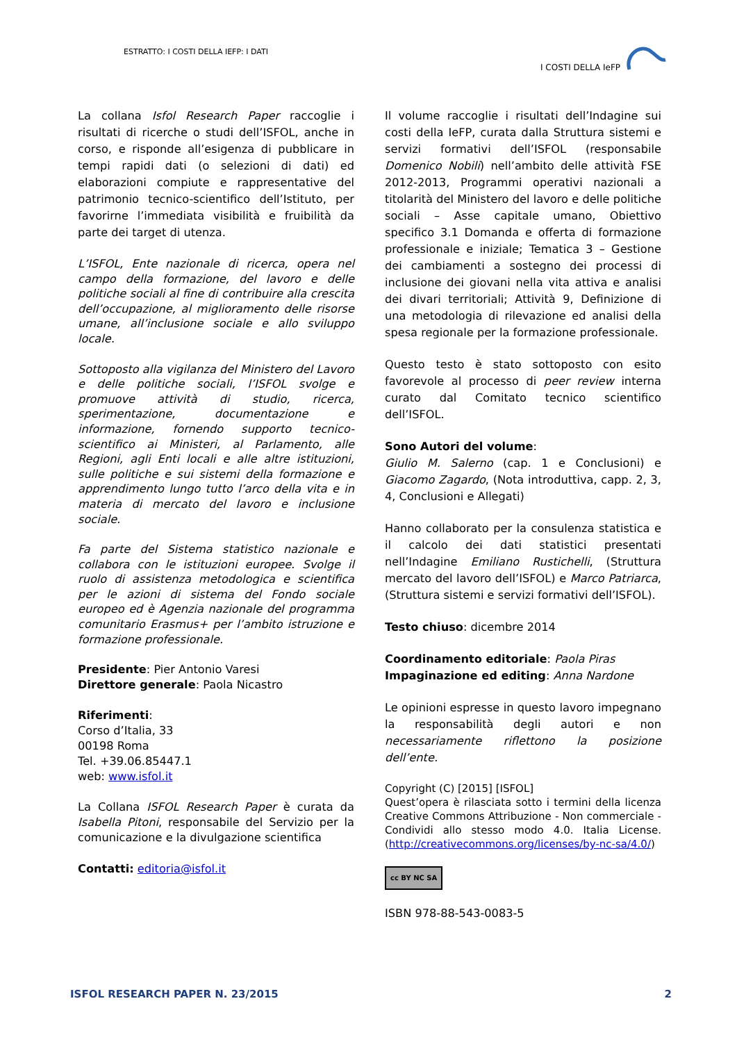ESTRATTO: I COSTI DELLA IEFP: I DATI
I COSTI DELLA IeFP
La collana Isfol Research Paper raccoglie i risultati di ricerche o studi dell’ISFOL, anche in corso, e risponde all’esigenza di pubblicare in tempi rapidi dati (o selezioni di dati) ed elaborazioni compiute e rappresentative del patrimonio tecnico-scientifico dell’Istituto, per favorirne l’immediata visibilità e fruibilità da parte dei target di utenza.
L’ISFOL, Ente nazionale di ricerca, opera nel campo della formazione, del lavoro e delle politiche sociali al fine di contribuire alla crescita dell’occupazione, al miglioramento delle risorse umane, all’inclusione sociale e allo sviluppo locale.
Sottoposto alla vigilanza del Ministero del Lavoro e delle politiche sociali, l’ISFOL svolge e promuove attività di studio, ricerca, sperimentazione, documentazione e informazione, fornendo supporto tecnico-scientifico ai Ministeri, al Parlamento, alle Regioni, agli Enti locali e alle altre istituzioni, sulle politiche e sui sistemi della formazione e apprendimento lungo tutto l’arco della vita e in materia di mercato del lavoro e inclusione sociale.
Fa parte del Sistema statistico nazionale e collabora con le istituzioni europee. Svolge il ruolo di assistenza metodologica e scientifica per le azioni di sistema del Fondo sociale europeo ed è Agenzia nazionale del programma comunitario Erasmus+ per l’ambito istruzione e formazione professionale.
Presidente: Pier Antonio Varesi
Direttore generale: Paola Nicastro
Riferimenti:
Corso d’Italia, 33
00198 Roma
Tel. +39.06.85447.1
web: www.isfol.it
La Collana ISFOL Research Paper è curata da Isabella Pitoni, responsabile del Servizio per la comunicazione e la divulgazione scientifica
Contatti: editoria@isfol.it
Il volume raccoglie i risultati dell’Indagine sui costi della IeFP, curata dalla Struttura sistemi e servizi formativi dell’ISFOL (responsabile Domenico Nobili) nell’ambito delle attività FSE 2012-2013, Programmi operativi nazionali a titolarità del Ministero del lavoro e delle politiche sociali – Asse capitale umano, Obiettivo specifico 3.1 Domanda e offerta di formazione professionale e iniziale; Tematica 3 – Gestione dei cambiamenti a sostegno dei processi di inclusione dei giovani nella vita attiva e analisi dei divari territoriali; Attività 9, Definizione di una metodologia di rilevazione ed analisi della spesa regionale per la formazione professionale.
Questo testo è stato sottoposto con esito favorevole al processo di peer review interna curato dal Comitato tecnico scientifico dell’ISFOL.
Sono Autori del volume:
Giulio M. Salerno (cap. 1 e Conclusioni) e Giacomo Zagardo, (Nota introduttiva, capp. 2, 3, 4, Conclusioni e Allegati)
Hanno collaborato per la consulenza statistica e il calcolo dei dati statistici presentati nell’Indagine Emiliano Rustichelli, (Struttura mercato del lavoro dell’ISFOL) e Marco Patriarca, (Struttura sistemi e servizi formativi dell’ISFOL).
Testo chiuso: dicembre 2014
Coordinamento editoriale: Paola Piras
Impaginazione ed editing: Anna Nardone
Le opinioni espresse in questo lavoro impegnano la responsabilità degli autori e non necessariamente riflettono la posizione dell’ente.
Copyright (C) [2015] [ISFOL]
Quest’opera è rilasciata sotto i termini della licenza Creative Commons Attribuzione - Non commerciale - Condividi allo stesso modo 4.0. Italia License. (http://creativecommons.org/licenses/by-nc-sa/4.0/)
cc BY NC SA
ISBN 978-88-543-0083-5
ISFOL RESEARCH PAPER N. 23/2015 2